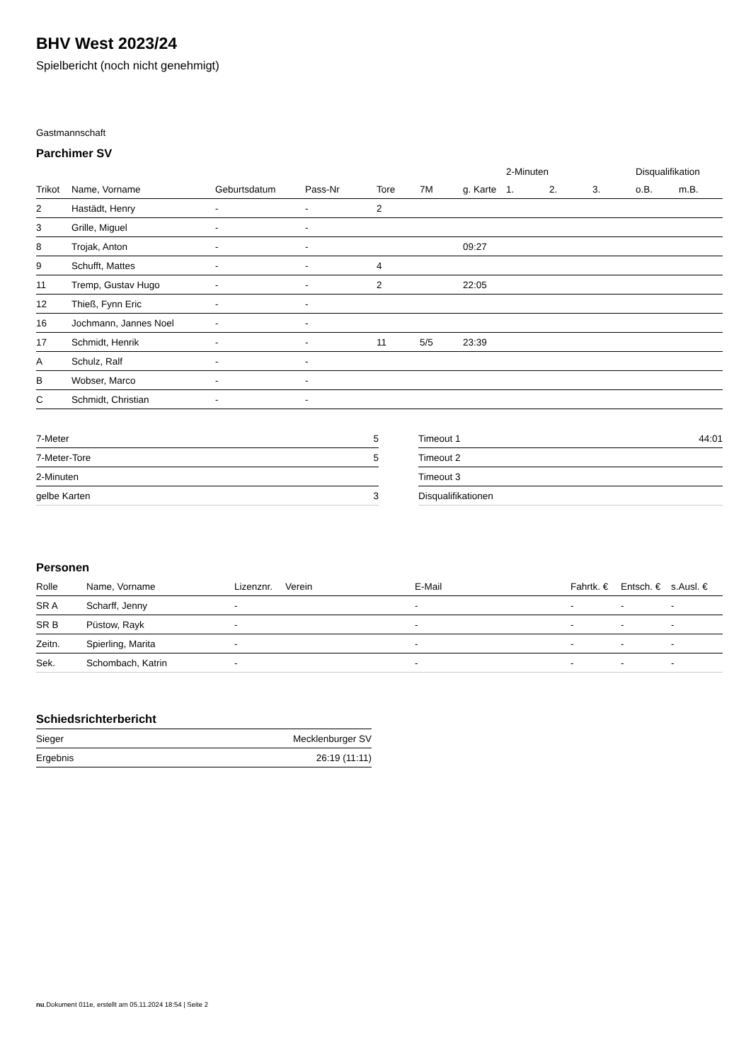BHV West 2023/24
Spielbericht (noch nicht genehmigt)
Gastmannschaft
Parchimer SV
| | | | | | | | 2-Minuten | | | Disqualifikation | |
| --- | --- | --- | --- | --- | --- | --- | --- | --- | --- | --- | --- |
| Trikot | Name, Vorname | Geburtsdatum | Pass-Nr | Tore | 7M | g. Karte | 1. | 2. | 3. | o.B. | m.B. |
| 2 | Hastädt, Henry | - | - | 2 | | | | | | | |
| 3 | Grille, Miguel | - | - | | | | | | | | |
| 8 | Trojak, Anton | - | - | | | 09:27 | | | | | |
| 9 | Schufft, Mattes | - | - | 4 | | | | | | | |
| 11 | Tremp, Gustav Hugo | - | - | 2 | | 22:05 | | | | | |
| 12 | Thieß, Fynn Eric | - | - | | | | | | | | |
| 16 | Jochmann, Jannes Noel | - | - | | | | | | | | |
| 17 | Schmidt, Henrik | - | - | 11 | 5/5 | 23:39 | | | | | |
| A | Schulz, Ralf | - | - | | | | | | | | |
| B | Wobser, Marco | - | - | | | | | | | | |
| C | Schmidt, Christian | - | - | | | | | | | | |
| 7-Meter | 5 |
| 7-Meter-Tore | 5 |
| 2-Minuten | |
| gelbe Karten | 3 |
| Timeout 1 | 44:01 |
| Timeout 2 | |
| Timeout 3 | |
| Disqualifikationen | |
Personen
| Rolle | Name, Vorname | Lizenznr. | Verein | E-Mail | Fahrtk. € | Entsch. € | s.Ausl. € |
| --- | --- | --- | --- | --- | --- | --- | --- |
| SR A | Scharff, Jenny | - | | - | - | - | - |
| SR B | Püstow, Rayk | - | | - | - | - | - |
| Zeitn. | Spierling, Marita | - | | - | - | - | - |
| Sek. | Schombach, Katrin | - | | - | - | - | - |
Schiedsrichterbericht
| Sieger | Mecklenburger SV |
| Ergebnis | 26:19 (11:11) |
nu.Dokument 011e, erstellt am 05.11.2024 18:54 | Seite 2